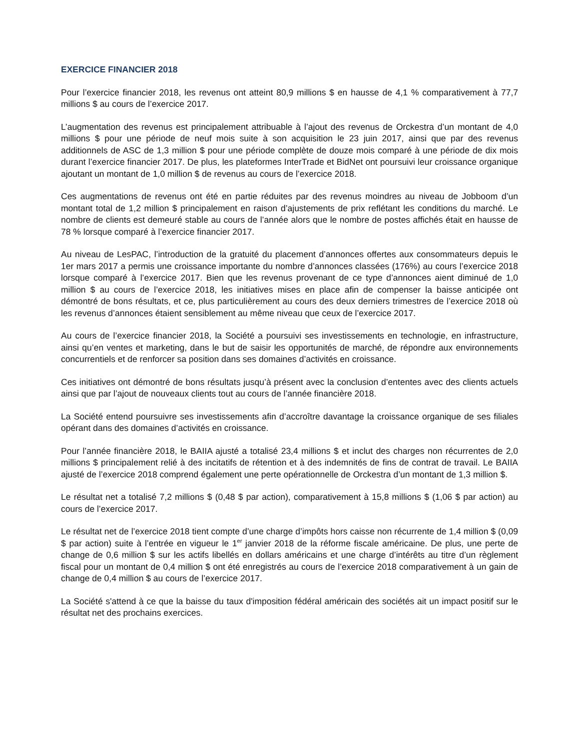EXERCICE FINANCIER 2018
Pour l’exercice financier 2018, les revenus ont atteint 80,9 millions $ en hausse de 4,1 % comparativement à 77,7 millions $ au cours de l’exercice 2017.
L’augmentation des revenus est principalement attribuable à l’ajout des revenus de Orckestra d’un montant de 4,0 millions $ pour une période de neuf mois suite à son acquisition le 23 juin 2017, ainsi que par des revenus additionnels de ASC de 1,3 million $ pour une période complète de douze mois comparé à une période de dix mois durant l’exercice financier 2017. De plus, les plateformes InterTrade et BidNet ont poursuivi leur croissance organique ajoutant un montant de 1,0 million $ de revenus au cours de l’exercice 2018.
Ces augmentations de revenus ont été en partie réduites par des revenus moindres au niveau de Jobboom d’un montant total de 1,2 million $ principalement en raison d’ajustements de prix reflétant les conditions du marché. Le nombre de clients est demeuré stable au cours de l’année alors que le nombre de postes affichés était en hausse de 78 % lorsque comparé à l’exercice financier 2017.
Au niveau de LesPAC, l’introduction de la gratuité du placement d’annonces offertes aux consommateurs depuis le 1er mars 2017 a permis une croissance importante du nombre d’annonces classées (176%) au cours l’exercice 2018 lorsque comparé à l’exercice 2017. Bien que les revenus provenant de ce type d’annonces aient diminué de 1,0 million $ au cours de l’exercice 2018, les initiatives mises en place afin de compenser la baisse anticipée ont démontré de bons résultats, et ce, plus particulièrement au cours des deux derniers trimestres de l’exercice 2018 où les revenus d’annonces étaient sensiblement au même niveau que ceux de l’exercice 2017.
Au cours de l’exercice financier 2018, la Société a poursuivi ses investissements en technologie, en infrastructure, ainsi qu’en ventes et marketing, dans le but de saisir les opportunités de marché, de répondre aux environnements concurrentiels et de renforcer sa position dans ses domaines d’activités en croissance.
Ces initiatives ont démontré de bons résultats jusqu’à présent avec la conclusion d’ententes avec des clients actuels ainsi que par l’ajout de nouveaux clients tout au cours de l’année financière 2018.
La Société entend poursuivre ses investissements afin d’accroître davantage la croissance organique de ses filiales opérant dans des domaines d’activités en croissance.
Pour l’année financière 2018, le BAIIA ajusté a totalisé 23,4 millions $ et inclut des charges non récurrentes de 2,0 millions $ principalement relié à des incitatifs de rétention et à des indemnités de fins de contrat de travail. Le BAIIA ajusté de l’exercice 2018 comprend également une perte opérationnelle de Orckestra d’un montant de 1,3 million $.
Le résultat net a totalisé 7,2 millions $ (0,48 $ par action), comparativement à 15,8 millions $ (1,06 $ par action) au cours de l’exercice 2017.
Le résultat net de l’exercice 2018 tient compte d’une charge d’impôts hors caisse non récurrente de 1,4 million $ (0,09 $ par action) suite à l’entrée en vigueur le 1<sup>er</sup> janvier 2018 de la réforme fiscale américaine. De plus, une perte de change de 0,6 million $ sur les actifs libellés en dollars américains et une charge d’intérêts au titre d’un règlement fiscal pour un montant de 0,4 million $ ont été enregistrés au cours de l’exercice 2018 comparativement à un gain de change de 0,4 million $ au cours de l’exercice 2017.
La Société s'attend à ce que la baisse du taux d'imposition fédéral américain des sociétés ait un impact positif sur le résultat net des prochains exercices.